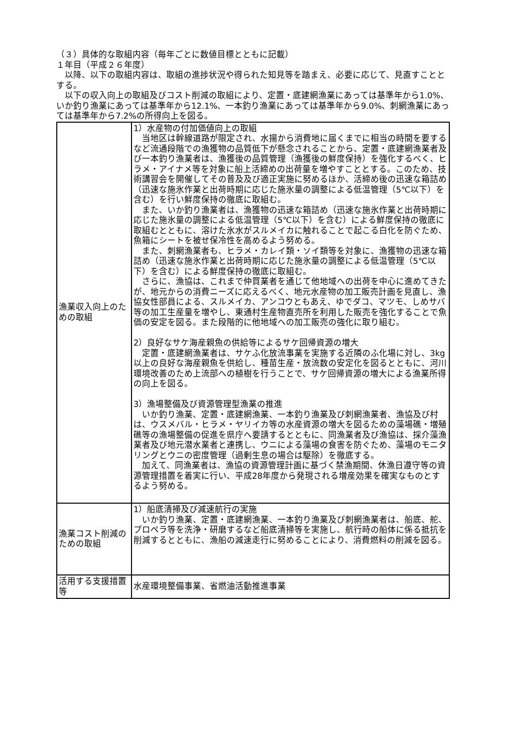（３）具体的な取組内容（毎年ごとに数値目標とともに記載）
１年目（平成２６年度）
　以降、以下の取組内容は、取組の進捗状況や得られた知見等を踏まえ、必要に応じて、見直すこととする。
　以下の収入向上の取組及びコスト削減の取組により、定置・底建網漁業にあっては基準年から1.0%、いか釣り漁業にあっては基準年から12.1%、一本釣り漁業にあっては基準年から9.0%、刺網漁業にあっては基準年から7.2%の所得向上を図る。
| 漁業収入向上のための取組 | 1）水産物の付加価値向上の取組 当地区は幹線道路が限定され、水揚から消費地に届くまでに相当の時間を要するなど流通段階での漁獲物の品質低下が懸念されることから、定置・底建網漁業者及び一本釣り漁業者は、漁獲後の品質管理（漁獲後の鮮度保持）を強化するべく、ヒラメ・アイナメ等を対象に船上活締めの出荷量を増やすこととする。このため、技術講習会を開催してその普及及び適正実施に努めるほか、活締め後の迅速な箱詰め（迅速な施氷作業と出荷時期に応じた施氷量の調整による低温管理（5℃以下）を含む）を行い鮮度保持の徹底に取組む。 また、いか釣り漁業者は、漁獲物の迅速な箱詰め（迅速な施氷作業と出荷時期に応じた施氷量の調整による低温管理（5℃以下）を含む）による鮮度保持の徹底に取組むとともに、溶けた氷水がスルメイカに触れることで起こる白化を防ぐため、魚箱にシートを被せ保冷性を高めるよう努める。 また、刺網漁業者も、ヒラメ・カレイ類・ソイ類等を対象に、漁獲物の迅速な箱詰め（迅速な施氷作業と出荷時期に応じた施氷量の調整による低温管理（5℃以下）を含む）による鮮度保持の徹底に取組む。 さらに、漁協は、これまで仲買業者を通じて他地域への出荷を中心に進めてきたが、地元からの消費ニーズに応えるべく、地元水産物の加工販売計画を見直し、漁協女性部員による、スルメイカ、アンコウともあえ、ゆでダコ、マツモ、しめサバ等の加工生産量を増やし、東通村生産物直売所を利用した販売を強化することで魚価の安定を図る。また段階的に他地域への加工販売の強化に取り組む。 2）良好なサケ海産親魚の供給等によるサケ回帰資源の増大 定置・底建網漁業者は、サケふ化放流事業を実施する近隣のふ化場に対し、3kg以上の良好な海産親魚を供給し、種苗生産・放流数の安定化を図るとともに、河川環境改善のため上流部への植樹を行うことで、サケ回帰資源の増大による漁業所得の向上を図る。 3）漁場整備及び資源管理型漁業の推進 いか釣り漁業、定置・底建網漁業、一本釣り漁業及び刺網漁業者、漁協及び村は、ウスメバル・ヒラメ・ヤリイカ等の水産資源の増大を図るための藻場礁・増殖礁等の漁場整備の促進を県庁へ要請するとともに、同漁業者及び漁協は、採介藻漁業者及び地元潜水業者と連携し、ウニによる藻場の食害を防ぐため、藻場のモニタリングとウニの密度管理（過剰生息の場合は駆除）を徹底する。 加えて、同漁業者は、漁協の資源管理計画に基づく禁漁期間、休漁日遵守等の資源管理措置を着実に行い、平成28年度から発現される増産効果を確実なものとするよう努める。 |
| 漁業コスト削減のための取組 | 1）船底清掃及び減速航行の実施 いか釣り漁業、定置・底建網漁業、一本釣り漁業及び刺網漁業者は、船底、舵、プロペラ等を洗浄・研磨するなど船底清掃等を実施し、航行時の船体に係る抵抗を削減するとともに、漁船の減速走行に努めることにより、消費燃料の削減を図る。 |
| 活用する支援措置等 | 水産環境整備事業、省燃油活動推進事業 |